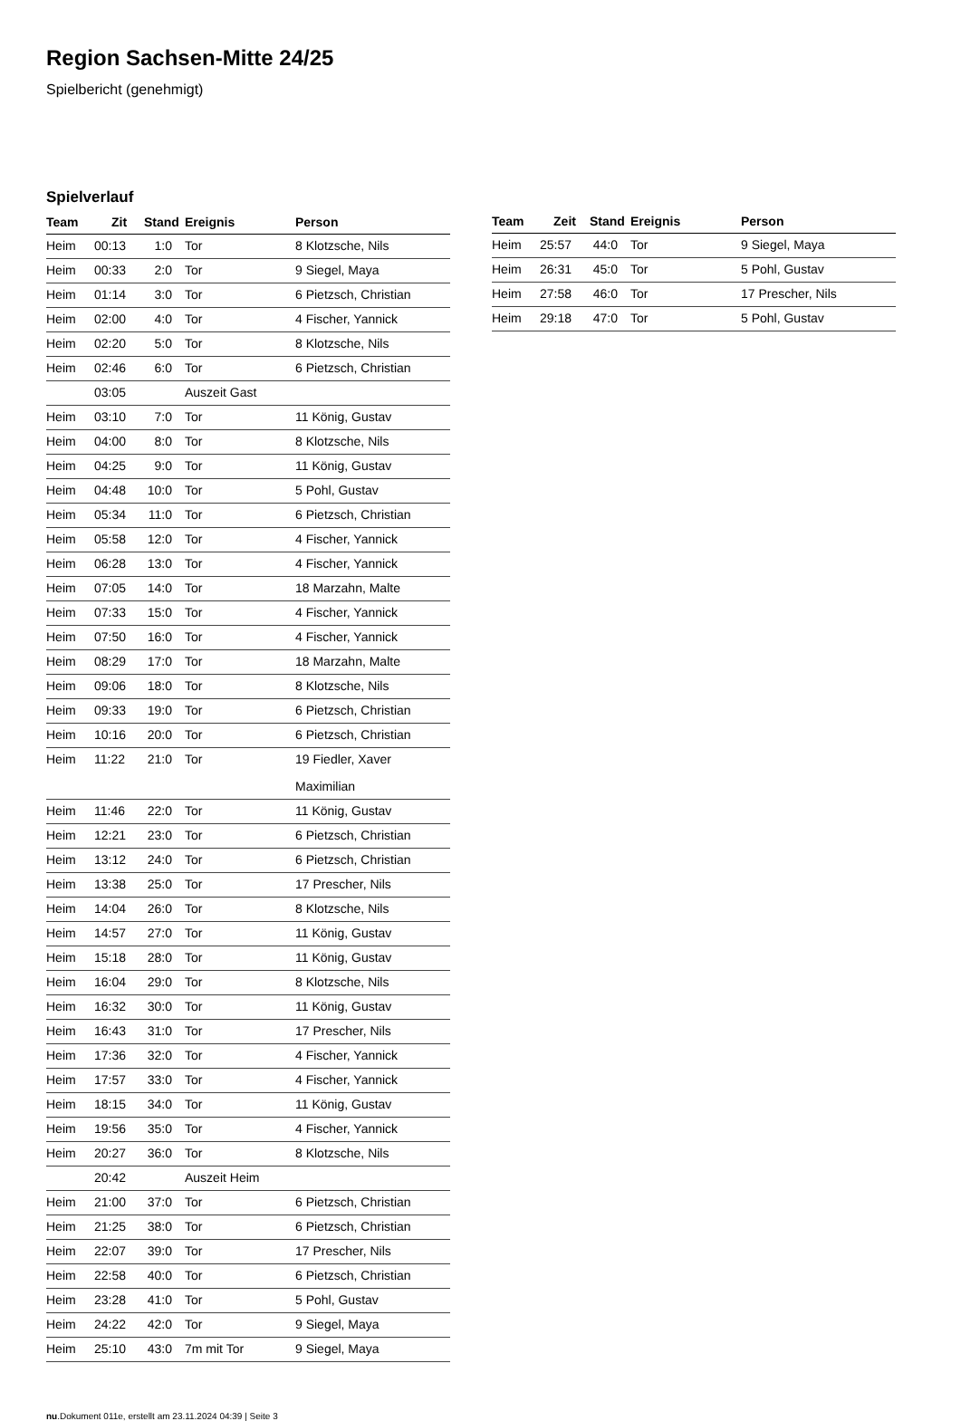Region Sachsen-Mitte 24/25
Spielbericht (genehmigt)
Spielverlauf
| Team | Zit | Stand | Ereignis | Person |
| --- | --- | --- | --- | --- |
| Heim | 00:13 | 1:0 | Tor | 8 Klotzsche, Nils |
| Heim | 00:33 | 2:0 | Tor | 9 Siegel, Maya |
| Heim | 01:14 | 3:0 | Tor | 6 Pietzsch, Christian |
| Heim | 02:00 | 4:0 | Tor | 4 Fischer, Yannick |
| Heim | 02:20 | 5:0 | Tor | 8 Klotzsche, Nils |
| Heim | 02:46 | 6:0 | Tor | 6 Pietzsch, Christian |
| | 03:05 | | Auszeit Gast | |
| Heim | 03:10 | 7:0 | Tor | 11 König, Gustav |
| Heim | 04:00 | 8:0 | Tor | 8 Klotzsche, Nils |
| Heim | 04:25 | 9:0 | Tor | 11 König, Gustav |
| Heim | 04:48 | 10:0 | Tor | 5 Pohl, Gustav |
| Heim | 05:34 | 11:0 | Tor | 6 Pietzsch, Christian |
| Heim | 05:58 | 12:0 | Tor | 4 Fischer, Yannick |
| Heim | 06:28 | 13:0 | Tor | 4 Fischer, Yannick |
| Heim | 07:05 | 14:0 | Tor | 18 Marzahn, Malte |
| Heim | 07:33 | 15:0 | Tor | 4 Fischer, Yannick |
| Heim | 07:50 | 16:0 | Tor | 4 Fischer, Yannick |
| Heim | 08:29 | 17:0 | Tor | 18 Marzahn, Malte |
| Heim | 09:06 | 18:0 | Tor | 8 Klotzsche, Nils |
| Heim | 09:33 | 19:0 | Tor | 6 Pietzsch, Christian |
| Heim | 10:16 | 20:0 | Tor | 6 Pietzsch, Christian |
| Heim | 11:22 | 21:0 | Tor | 19 Fiedler, Xaver Maximilian |
| Heim | 11:46 | 22:0 | Tor | 11 König, Gustav |
| Heim | 12:21 | 23:0 | Tor | 6 Pietzsch, Christian |
| Heim | 13:12 | 24:0 | Tor | 6 Pietzsch, Christian |
| Heim | 13:38 | 25:0 | Tor | 17 Prescher, Nils |
| Heim | 14:04 | 26:0 | Tor | 8 Klotzsche, Nils |
| Heim | 14:57 | 27:0 | Tor | 11 König, Gustav |
| Heim | 15:18 | 28:0 | Tor | 11 König, Gustav |
| Heim | 16:04 | 29:0 | Tor | 8 Klotzsche, Nils |
| Heim | 16:32 | 30:0 | Tor | 11 König, Gustav |
| Heim | 16:43 | 31:0 | Tor | 17 Prescher, Nils |
| Heim | 17:36 | 32:0 | Tor | 4 Fischer, Yannick |
| Heim | 17:57 | 33:0 | Tor | 4 Fischer, Yannick |
| Heim | 18:15 | 34:0 | Tor | 11 König, Gustav |
| Heim | 19:56 | 35:0 | Tor | 4 Fischer, Yannick |
| Heim | 20:27 | 36:0 | Tor | 8 Klotzsche, Nils |
| | 20:42 | | Auszeit Heim | |
| Heim | 21:00 | 37:0 | Tor | 6 Pietzsch, Christian |
| Heim | 21:25 | 38:0 | Tor | 6 Pietzsch, Christian |
| Heim | 22:07 | 39:0 | Tor | 17 Prescher, Nils |
| Heim | 22:58 | 40:0 | Tor | 6 Pietzsch, Christian |
| Heim | 23:28 | 41:0 | Tor | 5 Pohl, Gustav |
| Heim | 24:22 | 42:0 | Tor | 9 Siegel, Maya |
| Heim | 25:10 | 43:0 | 7m mit Tor | 9 Siegel, Maya |
| Team | Zeit | Stand | Ereignis | Person |
| --- | --- | --- | --- | --- |
| Heim | 25:57 | 44:0 | Tor | 9 Siegel, Maya |
| Heim | 26:31 | 45:0 | Tor | 5 Pohl, Gustav |
| Heim | 27:58 | 46:0 | Tor | 17 Prescher, Nils |
| Heim | 29:18 | 47:0 | Tor | 5 Pohl, Gustav |
nu.Dokument 011e, erstellt am 23.11.2024 04:39 | Seite 3